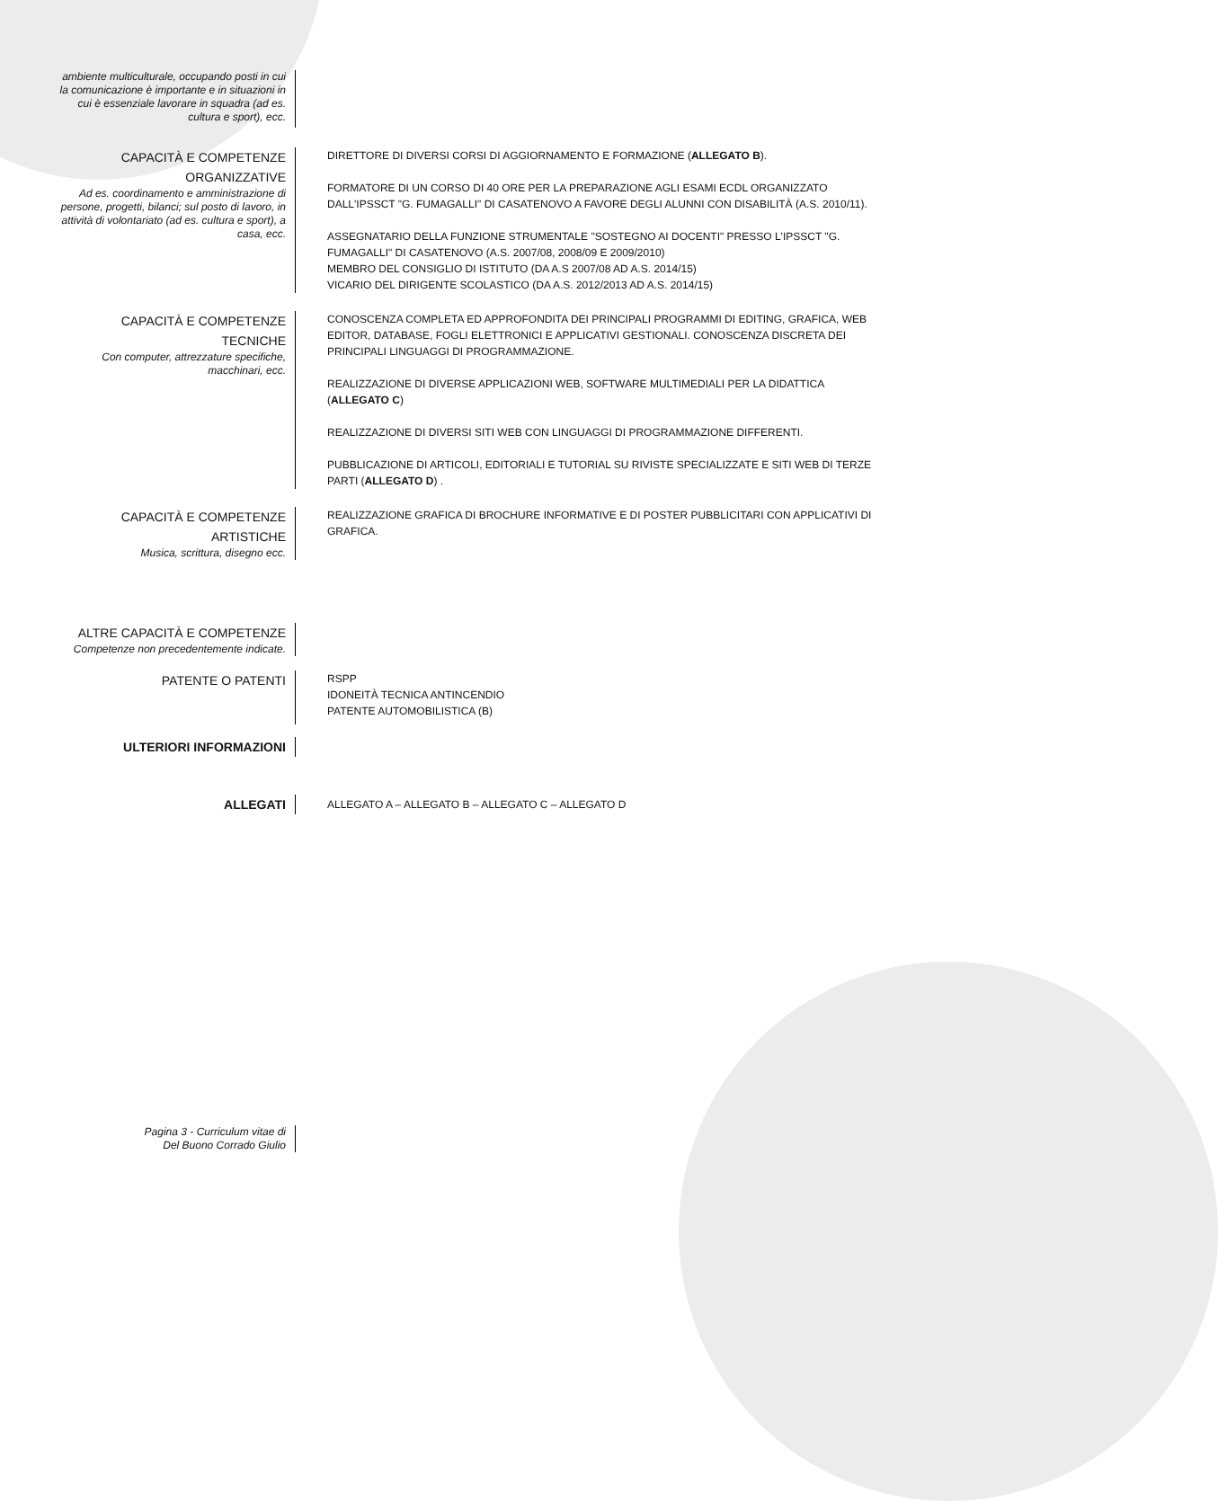ambiente multiculturale, occupando posti in cui la comunicazione è importante e in situazioni in cui è essenziale lavorare in squadra (ad es. cultura e sport), ecc.
CAPACITÀ E COMPETENZE ORGANIZZATIVE
Ad es. coordinamento e amministrazione di persone, progetti, bilanci; sul posto di lavoro, in attività di volontariato (ad es. cultura e sport), a casa, ecc.
DIRETTORE DI DIVERSI CORSI DI AGGIORNAMENTO E FORMAZIONE (ALLEGATO B).
FORMATORE DI UN CORSO DI 40 ORE PER LA PREPARAZIONE AGLI ESAMI ECDL ORGANIZZATO DALL'IPSSCT "G. FUMAGALLI" DI CASATENOVO A FAVORE DEGLI ALUNNI CON DISABILITÀ (A.S. 2010/11).
ASSEGNATARIO DELLA FUNZIONE STRUMENTALE "SOSTEGNO AI DOCENTI" PRESSO L'IPSSCT "G. FUMAGALLI" DI CASATENOVO (A.S. 2007/08, 2008/09 E 2009/2010)
MEMBRO DEL CONSIGLIO DI ISTITUTO (DA A.S 2007/08 AD A.S. 2014/15)
VICARIO DEL DIRIGENTE SCOLASTICO (DA A.S. 2012/2013 AD A.S. 2014/15)
CAPACITÀ E COMPETENZE TECNICHE
Con computer, attrezzature specifiche, macchinari, ecc.
CONOSCENZA COMPLETA ED APPROFONDITA DEI PRINCIPALI PROGRAMMI DI EDITING, GRAFICA, WEB EDITOR, DATABASE, FOGLI ELETTRONICI E APPLICATIVI GESTIONALI. CONOSCENZA DISCRETA DEI PRINCIPALI LINGUAGGI DI PROGRAMMAZIONE.
REALIZZAZIONE DI DIVERSE APPLICAZIONI WEB, SOFTWARE MULTIMEDIALI PER LA DIDATTICA (ALLEGATO C)
REALIZZAZIONE DI DIVERSI SITI WEB CON LINGUAGGI DI PROGRAMMAZIONE DIFFERENTI.
PUBBLICAZIONE DI ARTICOLI, EDITORIALI E TUTORIAL SU RIVISTE SPECIALIZZATE E SITI WEB DI TERZE PARTI (ALLEGATO D) .
CAPACITÀ E COMPETENZE ARTISTICHE
Musica, scrittura, disegno ecc.
REALIZZAZIONE GRAFICA DI BROCHURE INFORMATIVE E DI POSTER PUBBLICITARI CON APPLICATIVI DI GRAFICA.
ALTRE CAPACITÀ E COMPETENZE
Competenze non precedentemente indicate.
PATENTE O PATENTI
RSPP
IDONEITÀ TECNICA ANTINCENDIO
PATENTE AUTOMOBILISTICA (B)
ULTERIORI INFORMAZIONI
ALLEGATI
ALLEGATO A – ALLEGATO B – ALLEGATO C – ALLEGATO D
Pagina 3 - Curriculum vitae di
Del Buono Corrado Giulio